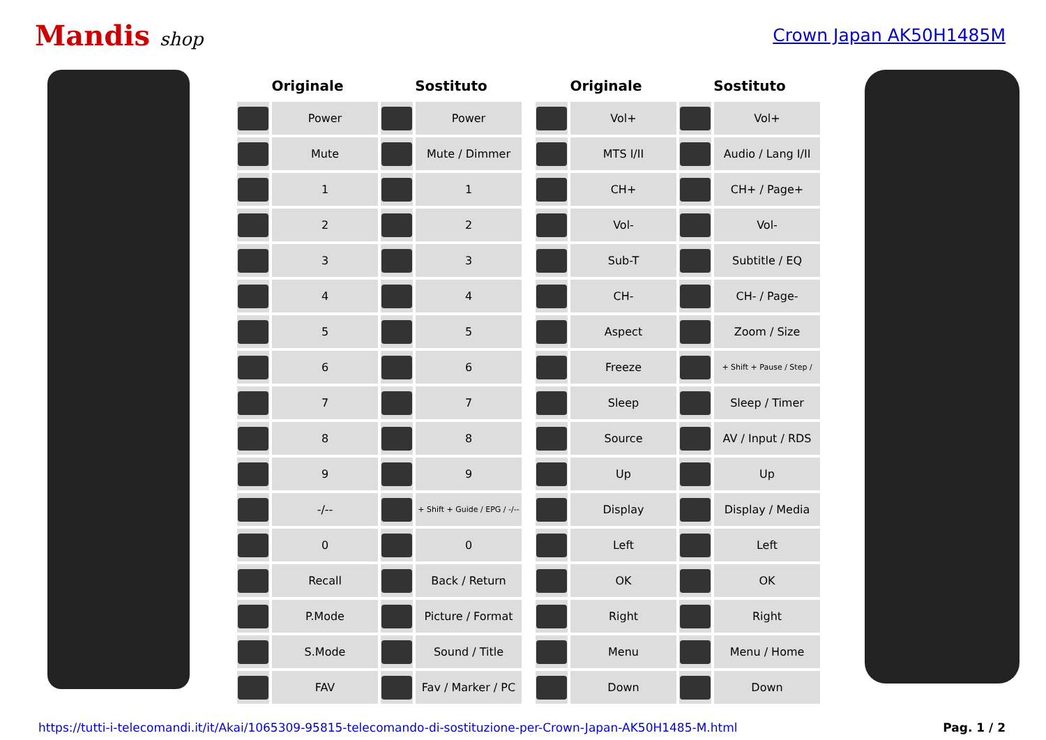Mandis shop Crown Japan AK50H1485M
| Originale | | Sostituto | | | Originale | | Sostituto | |
| --- | --- | --- | --- | --- | --- | --- | --- | --- |
| | Power | | Power | | | Vol+ | | Vol+ |
| | Mute | | Mute / Dimmer | | | MTS I/II | | Audio / Lang I/II |
| | 1 | | 1 | | | CH+ | | CH+ / Page+ |
| | 2 | | 2 | | | Vol- | | Vol- |
| | 3 | | 3 | | | Sub-T | | Subtitle / EQ |
| | 4 | | 4 | | | CH- | | CH- / Page- |
| | 5 | | 5 | | | Aspect | | Zoom / Size |
| | 6 | | 6 | | | Freeze | | + Shift + Pause / Step / |
| | 7 | | 7 | | | Sleep | | Sleep / Timer |
| | 8 | | 8 | | | Source | | AV / Input / RDS |
| | 9 | | 9 | | | Up | | Up |
| | -/-- | | + Shift + Guide / EPG / -/-- | | | Display | | Display / Media |
| | 0 | | 0 | | | Left | | Left |
| | Recall | | Back / Return | | | OK | | OK |
| | P.Mode | | Picture / Format | | | Right | | Right |
| | S.Mode | | Sound / Title | | | Menu | | Menu / Home |
| | FAV | | Fav / Marker / PC | | | Down | | Down |
https://tutti-i-telecomandi.it/it/Akai/1065309-95815-telecomando-di-sostituzione-per-Crown-Japan-AK50H1485-M.html Pag. 1 / 2